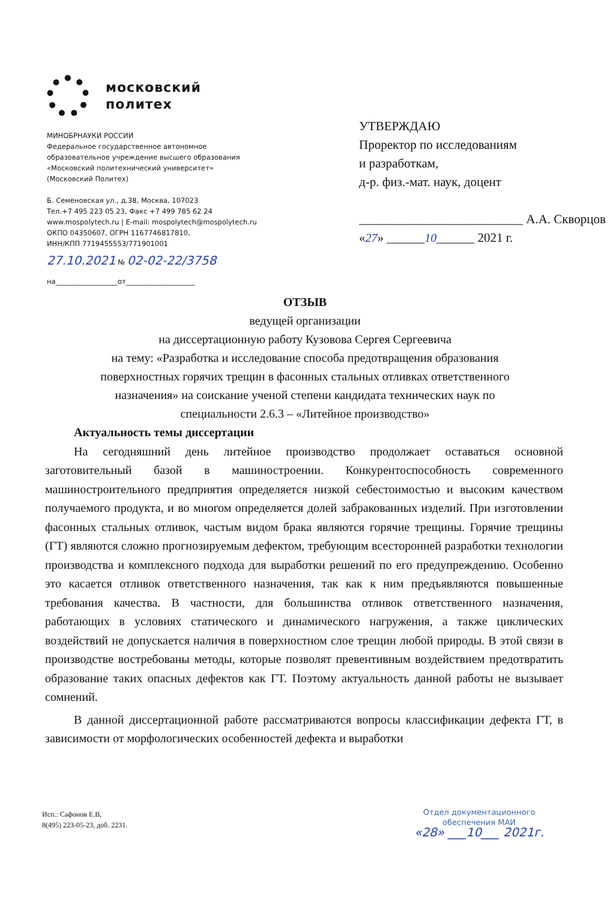московский
политех
МИНОБРНАУКИ РОССИИ
Федеральное государственное автономное
образовательное учреждение высшего образования
«Московский политехнический университет»
(Московский Политех)
Б. Семеновская ул., д.38, Москва, 107023
Тел.+7 495 223 05 23, Факс +7 499 785 62 24
www.mospolytech.ru | E-mail: mospolytech@mospolytech.ru
ОКПО 04350607, ОГРН 1167746817810,
ИНН/КПП 7719455553/771901001
27.10.2021 № 02-02-22/3758
на__________________от____________________
УТВЕРЖДАЮ
Проректор по исследованиям
и разработкам,
д-р. физ.-мат. наук, доцент
__________________________ А.А. Скворцов
«27» ______10______ 2021 г.
ОТЗЫВ
ведущей организации
на диссертационную работу Кузовова Сергея Сергеевича
на тему: «Разработка и исследование способа предотвращения образования
поверхностных горячих трещин в фасонных стальных отливках ответственного
назначения» на соискание ученой степени кандидата технических наук по
специальности 2.6.3 – «Литейное производство»
Актуальность темы диссертации
На сегодняшний день литейное производство продолжает оставаться основной заготовительный базой в машиностроении. Конкурентоспособность современного машиностроительного предприятия определяется низкой себестоимостью и высоким качеством получаемого продукта, и во многом определяется долей забракованных изделий. При изготовлении фасонных стальных отливок, частым видом брака являются горячие трещины. Горячие трещины (ГТ) являются сложно прогнозируемым дефектом, требующим всесторонней разработки технологии производства и комплексного подхода для выработки решений по его предупреждению. Особенно это касается отливок ответственного назначения, так как к ним предъявляются повышенные требования качества. В частности, для большинства отливок ответственного назначения, работающих в условиях статического и динамического нагружения, а также циклических воздействий не допускается наличия в поверхностном слое трещин любой природы. В этой связи в производстве востребованы методы, которые позволят превентивным воздействием предотвратить образование таких опасных дефектов как ГТ. Поэтому актуальность данной работы не вызывает сомнений.
В данной диссертационной работе рассматриваются вопросы классификации дефекта ГТ, в зависимости от морфологических особенностей дефекта и выработки
Исп.: Сафонов Е.В,
8(495) 223-05-23, доб. 2231.
Отдел документационного
обеспечения МАИ
«28» ___10___ 2021г.